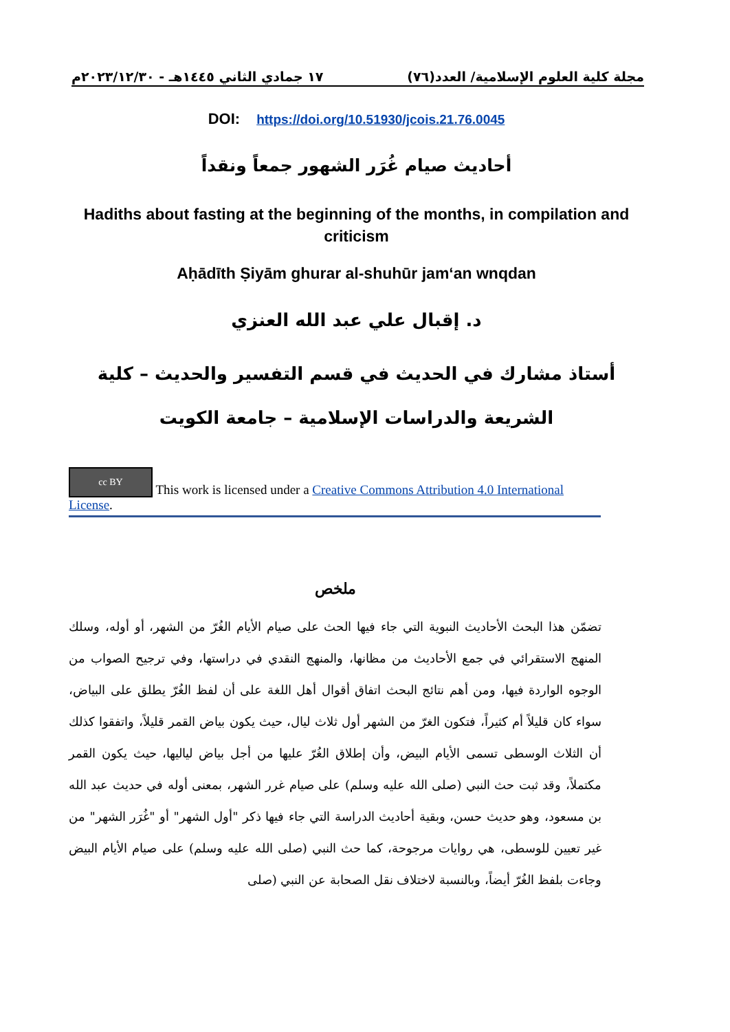مجلة كلية العلوم الإسلامية/ العدد(٧٦) ١٧ جمادي الثاني ١٤٤٥هـ - ٢٠٢٣/١٢/٣٠م
DOI: https://doi.org/10.51930/jcois.21.76.0045
أحاديث صيام غُرَر الشهور جمعاً ونقداً
Hadiths about fasting at the beginning of the months, in compilation and criticism
Aḥādīth Ṣiyām ghurar al-shuhūr jam‘an wnqdan
د. إقبال علي عبد الله العنزي
أستاذ مشارك في الحديث في قسم التفسير والحديث – كلية الشريعة والدراسات الإسلامية – جامعة الكويت
cc BY This work is licensed under a Creative Commons Attribution 4.0 International License.
ملخص
تضمّن هذا البحث الأحاديث النبوية التي جاء فيها الحث على صيام الأيام الغُرّ من الشهر، أو أوله، وسلك المنهج الاستقرائي في جمع الأحاديث من مظانها، والمنهج النقدي في دراستها، وفي ترجيح الصواب من الوجوه الواردة فيها، ومن أهم نتائج البحث اتفاق أقوال أهل اللغة على أن لفظ الغُرّ يطلق على البياض، سواء كان قليلاً أم كثيراً، فتكون الغرّ من الشهر أول ثلاث ليال، حيث يكون بياض القمر قليلاً، واتفقوا كذلك أن الثلاث الوسطى تسمى الأيام البيض، وأن إطلاق الغُرّ عليها من أجل بياض لياليها، حيث يكون القمر مكتملاً، وقد ثبت حث النبي (صلى الله عليه وسلم) على صيام غرر الشهر، بمعنى أوله في حديث عبد الله بن مسعود، وهو حديث حسن، وبقية أحاديث الدراسة التي جاء فيها ذكر "أول الشهر" أو "غُرَر الشهر" من غير تعيين للوسطى، هي روايات مرجوحة، كما حث النبي (صلى الله عليه وسلم) على صيام الأيام البيض وجاءت بلفظ الغُرّ أيضاً، وبالنسبة لاختلاف نقل الصحابة عن النبي (صلى